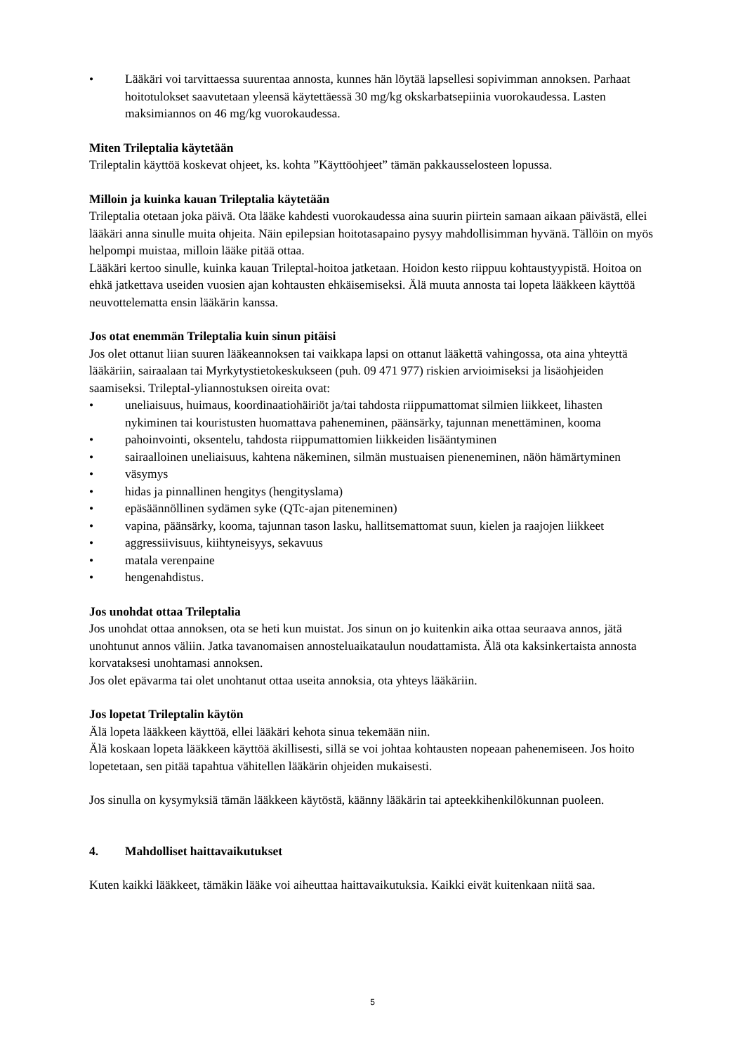• Lääkäri voi tarvittaessa suurentaa annosta, kunnes hän löytää lapsellesi sopivimman annoksen. Parhaat hoitotulokset saavutetaan yleensä käytettäessä 30 mg/kg okskarbatsepiinia vuorokaudessa. Lasten maksimiannos on 46 mg/kg vuorokaudessa.
Miten Trileptalia käytetään
Trileptalin käyttöä koskevat ohjeet, ks. kohta ”Käyttöohjeet” tämän pakkausselosteen lopussa.
Milloin ja kuinka kauan Trileptalia käytetään
Trileptalia otetaan joka päivä. Ota lääke kahdesti vuorokaudessa aina suurin piirtein samaan aikaan päivästä, ellei lääkäri anna sinulle muita ohjeita. Näin epilepsian hoitotasapaino pysyy mahdollisimman hyvänä. Tällöin on myös helpompi muistaa, milloin lääke pitää ottaa.
Lääkäri kertoo sinulle, kuinka kauan Trileptal-hoitoa jatketaan. Hoidon kesto riippuu kohtaustyypistä. Hoitoa on ehkä jatkettava useiden vuosien ajan kohtausten ehkäisemiseksi. Älä muuta annosta tai lopeta lääkkeen käyttöä neuvottelematta ensin lääkärin kanssa.
Jos otat enemmän Trileptalia kuin sinun pitäisi
Jos olet ottanut liian suuren lääkeannoksen tai vaikkapa lapsi on ottanut lääkettä vahingossa, ota aina yhteyttä lääkäriin, sairaalaan tai Myrkytystietokeskukseen (puh. 09 471 977) riskien arvioimiseksi ja lisäohjeiden saamiseksi. Trileptal-yliannostuksen oireita ovat:
• uneliaisuus, huimaus, koordinaatiohäiriöt ja/tai tahdosta riippumattomat silmien liikkeet, lihasten nykiminen tai kouristusten huomattava paheneminen, päänsärky, tajunnan menettäminen, kooma
• pahoinvointi, oksentelu, tahdosta riippumattomien liikkeiden lisääntyminen
• sairaalloinen uneliaisuus, kahtena näkeminen, silmän mustuaisen pieneneminen, näön hämärtyminen
• väsymys
• hidas ja pinnallinen hengitys (hengityslama)
• epäsäännöllinen sydämen syke (QTc-ajan piteneminen)
• vapina, päänsärky, kooma, tajunnan tason lasku, hallitsemattomat suun, kielen ja raajojen liikkeet
• aggressiivisuus, kiihtyneisyys, sekavuus
• matala verenpaine
• hengenahdistus.
Jos unohdat ottaa Trileptalia
Jos unohdat ottaa annoksen, ota se heti kun muistat. Jos sinun on jo kuitenkin aika ottaa seuraava annos, jätä unohtunut annos väliin. Jatka tavanomaisen annosteluaikataulun noudattamista. Älä ota kaksinkertaista annosta korvataksesi unohtamasi annoksen.
Jos olet epävarma tai olet unohtanut ottaa useita annoksia, ota yhteys lääkäriin.
Jos lopetat Trileptalin käytön
Älä lopeta lääkkeen käyttöä, ellei lääkäri kehota sinua tekemään niin.
Älä koskaan lopeta lääkkeen käyttöä äkillisesti, sillä se voi johtaa kohtausten nopeaan pahenemiseen. Jos hoito lopetetaan, sen pitää tapahtua vähitellen lääkärin ohjeiden mukaisesti.
Jos sinulla on kysymyksiä tämän lääkkeen käytöstä, käänny lääkärin tai apteekkihenkilökunnan puoleen.
4. Mahdolliset haittavaikutukset
Kuten kaikki lääkkeet, tämäkin lääke voi aiheuttaa haittavaikutuksia. Kaikki eivät kuitenkaan niitä saa.
5